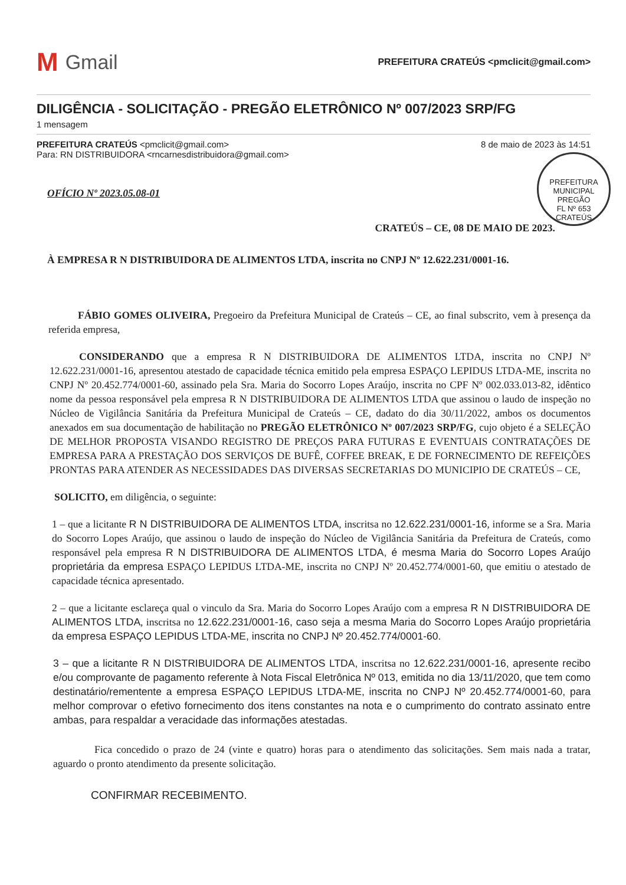M Gmail
PREFEITURA CRATEÚS <pmclicit@gmail.com>
DILIGÊNCIA - SOLICITAÇÃO - PREGÃO ELETRÔNICO Nº 007/2023 SRP/FG
1 mensagem
PREFEITURA CRATEÚS <pmclicit@gmail.com>
Para: RN DISTRIBUIDORA <rncarnesdistribuidora@gmail.com>
8 de maio de 2023 às 14:51
PREFEITURA MUNICIPAL
PREGÃO
FL Nº 653
CRATEÚS
OFÍCIO Nº 2023.05.08-01
CRATEÚS – CE, 08 DE MAIO DE 2023.
À EMPRESA R N DISTRIBUIDORA DE ALIMENTOS LTDA, inscrita no CNPJ Nº 12.622.231/0001-16.
FÁBIO GOMES OLIVEIRA, Pregoeiro da Prefeitura Municipal de Crateús – CE, ao final subscrito, vem à presença da referida empresa,
CONSIDERANDO que a empresa R N DISTRIBUIDORA DE ALIMENTOS LTDA, inscrita no CNPJ Nº 12.622.231/0001-16, apresentou atestado de capacidade técnica emitido pela empresa ESPAÇO LEPIDUS LTDA-ME, inscrita no CNPJ Nº 20.452.774/0001-60, assinado pela Sra. Maria do Socorro Lopes Araújo, inscrita no CPF Nº 002.033.013-82, idêntico nome da pessoa responsável pela empresa R N DISTRIBUIDORA DE ALIMENTOS LTDA que assinou o laudo de inspeção no Núcleo de Vigilância Sanitária da Prefeitura Municipal de Crateús – CE, dadato do dia 30/11/2022, ambos os documentos anexados em sua documentação de habilitação no PREGÃO ELETRÔNICO Nº 007/2023 SRP/FG, cujo objeto é a SELEÇÃO DE MELHOR PROPOSTA VISANDO REGISTRO DE PREÇOS PARA FUTURAS E EVENTUAIS CONTRATAÇÕES DE EMPRESA PARA A PRESTAÇÃO DOS SERVIÇOS DE BUFÊ, COFFEE BREAK, E DE FORNECIMENTO DE REFEIÇÕES PRONTAS PARA ATENDER AS NECESSIDADES DAS DIVERSAS SECRETARIAS DO MUNICIPIO DE CRATEÚS – CE,
SOLICITO, em diligência, o seguinte:
1 – que a licitante R N DISTRIBUIDORA DE ALIMENTOS LTDA, inscritsa no 12.622.231/0001-16, informe se a Sra. Maria do Socorro Lopes Araújo, que assinou o laudo de inspeção do Núcleo de Vigilância Sanitária da Prefeitura de Crateús, como responsável pela empresa R N DISTRIBUIDORA DE ALIMENTOS LTDA, é mesma Maria do Socorro Lopes Araújo proprietária da empresa ESPAÇO LEPIDUS LTDA-ME, inscrita no CNPJ Nº 20.452.774/0001-60, que emitiu o atestado de capacidade técnica apresentado.
2 – que a licitante esclareça qual o vinculo da Sra. Maria do Socorro Lopes Araújo com a empresa R N DISTRIBUIDORA DE ALIMENTOS LTDA, inscritsa no 12.622.231/0001-16, caso seja a mesma Maria do Socorro Lopes Araújo proprietária da empresa ESPAÇO LEPIDUS LTDA-ME, inscrita no CNPJ Nº 20.452.774/0001-60.
3 – que a licitante R N DISTRIBUIDORA DE ALIMENTOS LTDA, inscritsa no 12.622.231/0001-16, apresente recibo e/ou comprovante de pagamento referente à Nota Fiscal Eletrônica Nº 013, emitida no dia 13/11/2020, que tem como destinatário/rementente a empresa ESPAÇO LEPIDUS LTDA-ME, inscrita no CNPJ Nº 20.452.774/0001-60, para melhor comprovar o efetivo fornecimento dos itens constantes na nota e o cumprimento do contrato assinato entre ambas, para respaldar a veracidade das informações atestadas.
Fica concedido o prazo de 24 (vinte e quatro) horas para o atendimento das solicitações. Sem mais nada a tratar, aguardo o pronto atendimento da presente solicitação.
CONFIRMAR RECEBIMENTO.